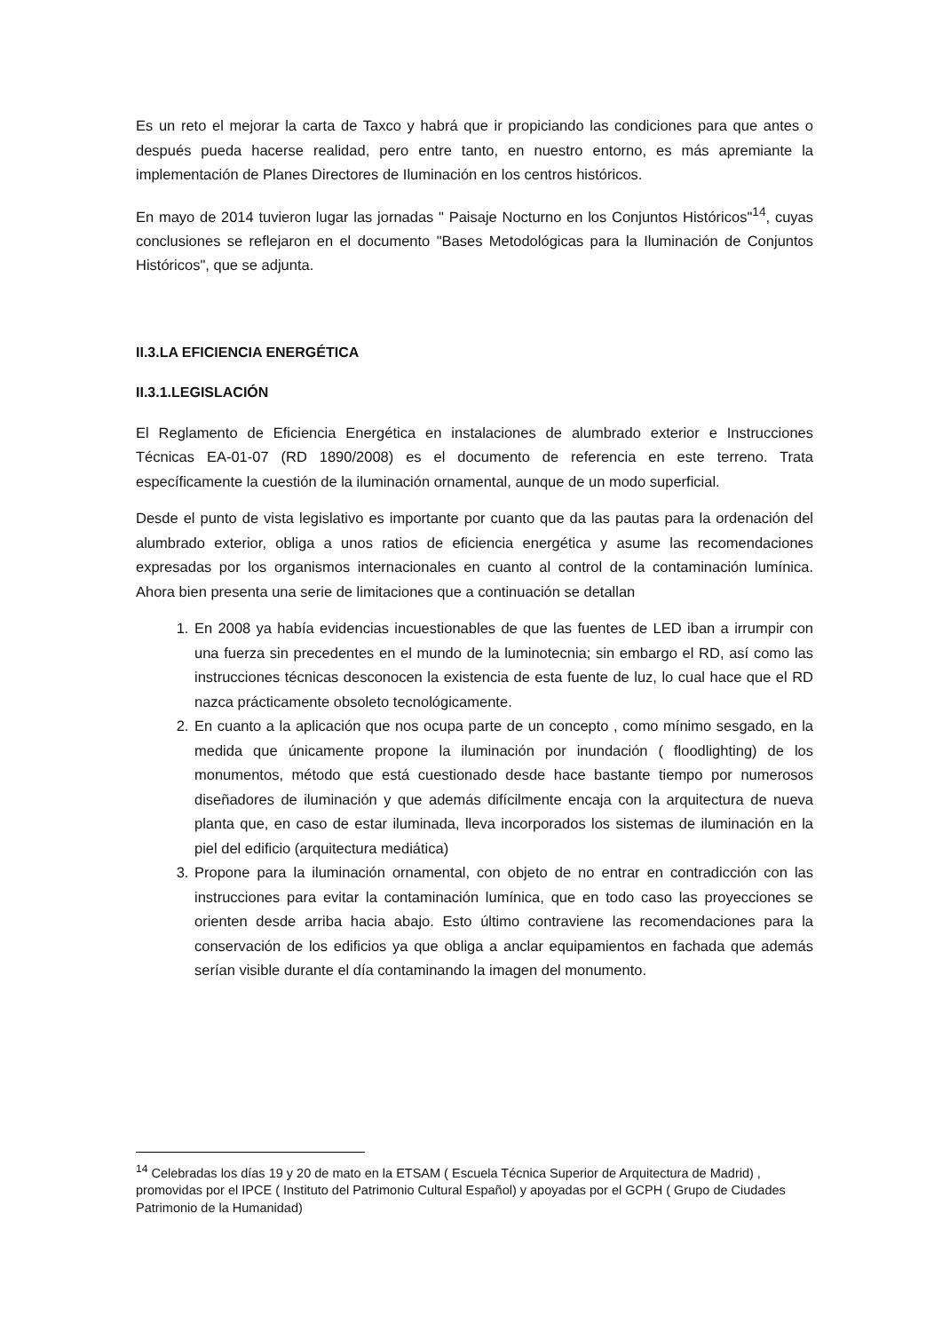Es un reto el mejorar la carta de Taxco y habrá que ir propiciando las condiciones para que antes o después pueda hacerse realidad, pero entre tanto, en nuestro entorno, es más apremiante la implementación de Planes Directores de Iluminación en los centros históricos.
En mayo de 2014 tuvieron lugar las jornadas " Paisaje Nocturno en los Conjuntos Históricos"<sup>14</sup>, cuyas conclusiones se reflejaron en el documento "Bases Metodológicas para la Iluminación de Conjuntos Históricos", que se adjunta.
II.3.LA EFICIENCIA ENERGÉTICA
II.3.1.LEGISLACIÓN
El Reglamento de Eficiencia Energética en instalaciones de alumbrado exterior e Instrucciones Técnicas EA-01-07 (RD 1890/2008) es el documento de referencia en este terreno. Trata específicamente la cuestión de la iluminación ornamental, aunque de un modo superficial.
Desde el punto de vista legislativo es importante por cuanto que da las pautas para la ordenación del alumbrado exterior, obliga a unos ratios de eficiencia energética y asume las recomendaciones expresadas por los organismos internacionales en cuanto al control de la contaminación lumínica. Ahora bien presenta una serie de limitaciones que a continuación se detallan
1. En 2008 ya había evidencias incuestionables de que las fuentes de LED iban a irrumpir con una fuerza sin precedentes en el mundo de la luminotecnia; sin embargo el RD, así como las instrucciones técnicas desconocen la existencia de esta fuente de luz, lo cual hace que el RD nazca prácticamente obsoleto tecnológicamente.
2. En cuanto a la aplicación que nos ocupa parte de un concepto , como mínimo sesgado, en la medida que únicamente propone la iluminación por inundación ( floodlighting) de los monumentos, método que está cuestionado desde hace bastante tiempo por numerosos diseñadores de iluminación y que además difícilmente encaja con la arquitectura de nueva planta que, en caso de estar iluminada, lleva incorporados los sistemas de iluminación en la piel del edificio (arquitectura mediática)
3. Propone para la iluminación ornamental, con objeto de no entrar en contradicción con las instrucciones para evitar la contaminación lumínica, que en todo caso las proyecciones se orienten desde arriba hacia abajo. Esto último contraviene las recomendaciones para la conservación de los edificios ya que obliga a anclar equipamientos en fachada que además serían visible durante el día contaminando la imagen del monumento.
<sup>14</sup> Celebradas los días 19 y 20 de mato en la ETSAM ( Escuela Técnica Superior de Arquitectura de Madrid) , promovidas por el IPCE ( Instituto del Patrimonio Cultural Español) y apoyadas por el GCPH ( Grupo de Ciudades Patrimonio de la Humanidad)